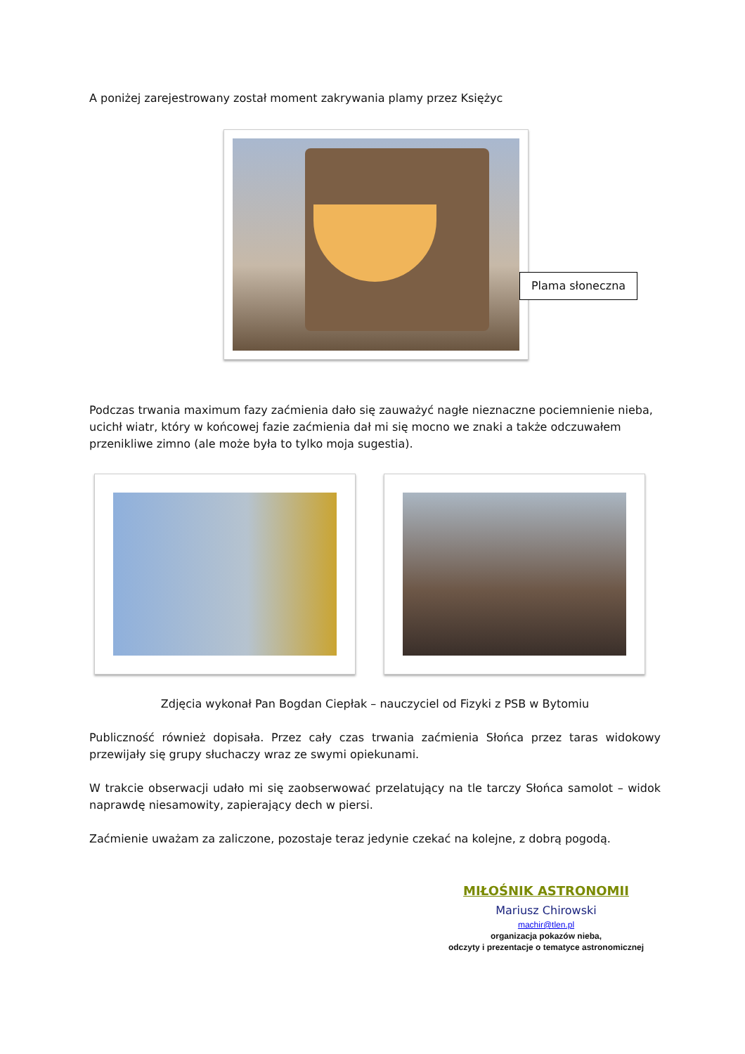A poniżej zarejestrowany został moment zakrywania plamy przez Księżyc
Plama słoneczna
Podczas trwania maximum fazy zaćmienia dało się zauważyć nagłe nieznaczne pociemnienie nieba, ucichł wiatr, który w końcowej fazie zaćmienia dał mi się mocno we znaki a także odczuwałem przenikliwe zimno (ale może była to tylko moja sugestia).
Zdjęcia wykonał Pan Bogdan Ciepłak – nauczyciel od Fizyki z PSB w Bytomiu
Publiczność również dopisała. Przez cały czas trwania zaćmienia Słońca przez taras widokowy przewijały się grupy słuchaczy wraz ze swymi opiekunami.
W trakcie obserwacji udało mi się zaobserwować przelatujący na tle tarczy Słońca samolot – widok naprawdę niesamowity, zapierający dech w piersi.
Zaćmienie uważam za zaliczone, pozostaje teraz jedynie czekać na kolejne, z dobrą pogodą.
MIŁOŚNIK ASTRONOMII
Mariusz Chirowski
machir@tlen.pl
organizacja pokazów nieba,
odczyty i prezentacje o tematyce astronomicznej